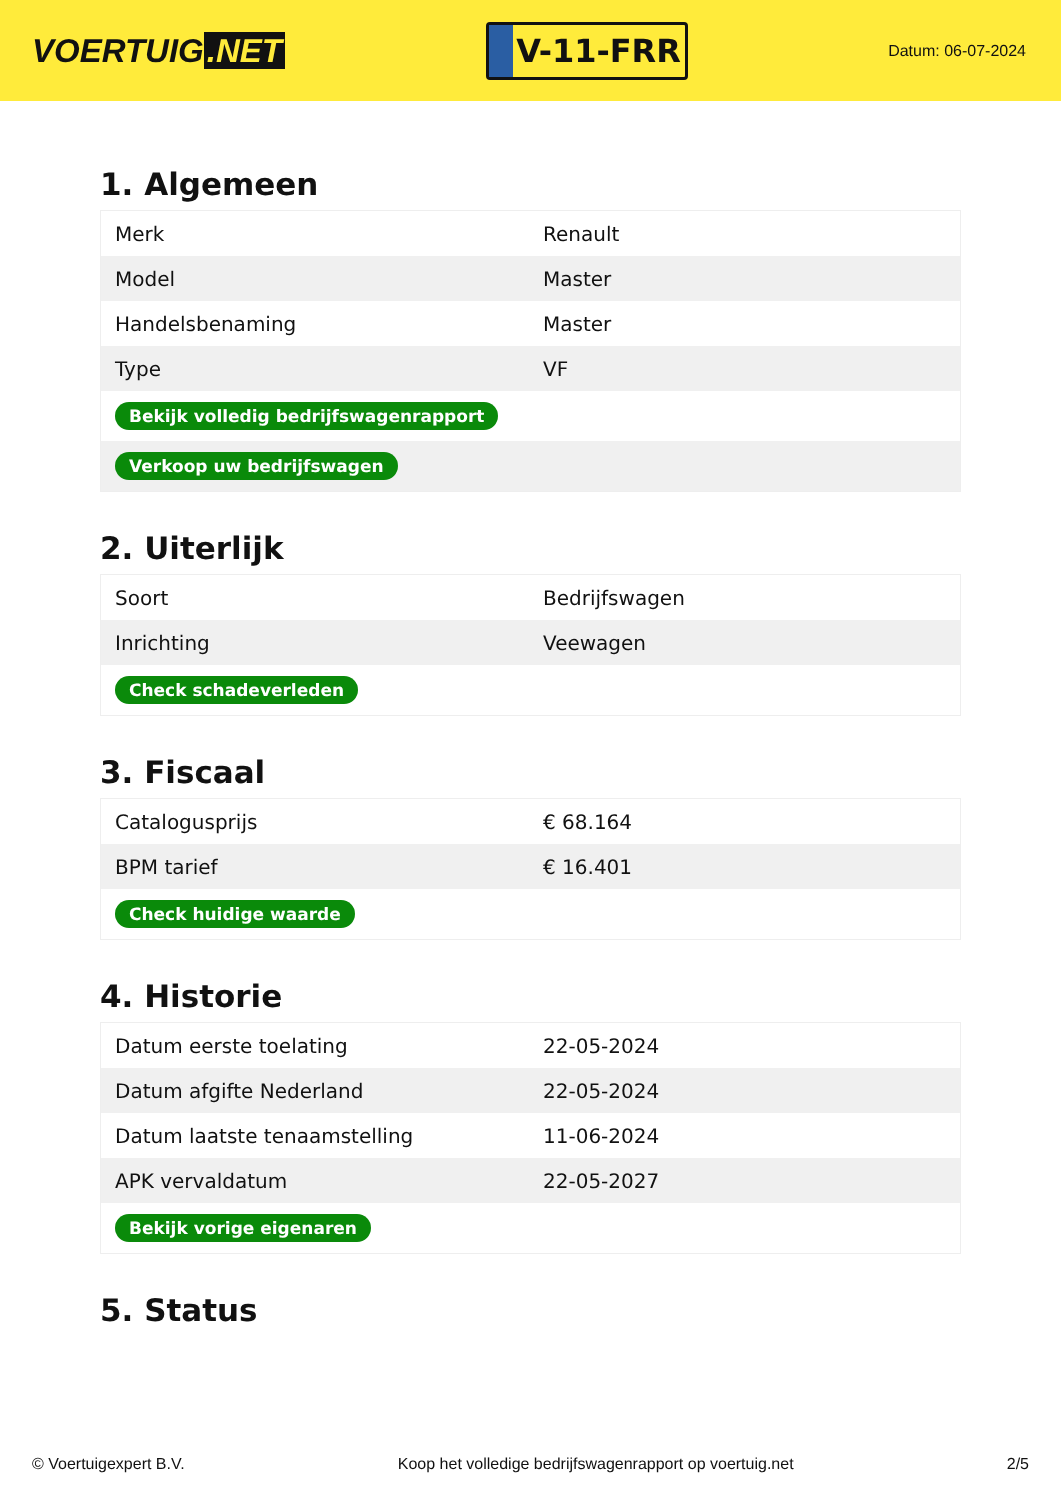VOERTUIG.NET
V-11-FRR
Datum: 06-07-2024
1. Algemeen
| Merk | Renault |
| Model | Master |
| Handelsbenaming | Master |
| Type | VF |
| Bekijk volledig bedrijfswagenrapport | |
| Verkoop uw bedrijfswagen | |
2. Uiterlijk
| Soort | Bedrijfswagen |
| Inrichting | Veewagen |
| Check schadeverleden | |
3. Fiscaal
| Catalogusprijs | € 68.164 |
| BPM tarief | € 16.401 |
| Check huidige waarde | |
4. Historie
| Datum eerste toelating | 22-05-2024 |
| Datum afgifte Nederland | 22-05-2024 |
| Datum laatste tenaamstelling | 11-06-2024 |
| APK vervaldatum | 22-05-2027 |
| Bekijk vorige eigenaren | |
5. Status
© Voertuigexpert B.V. Koop het volledige bedrijfswagenrapport op voertuig.net 2/5